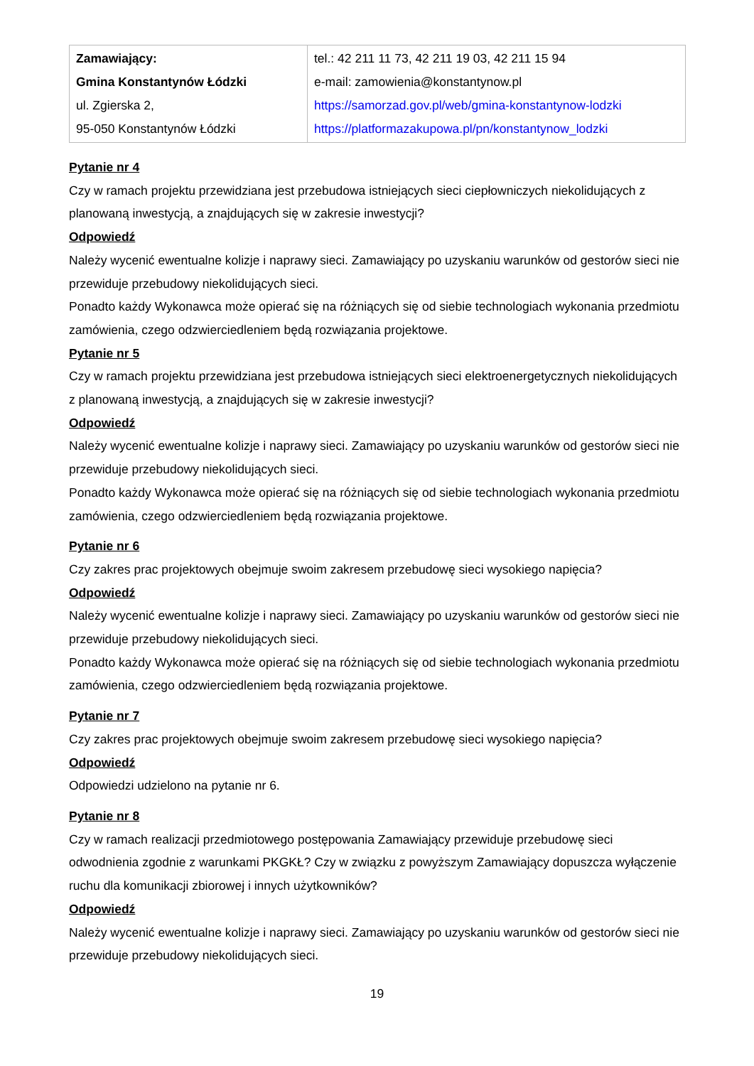| Zamawiający: Gmina Konstantynów Łódzki ul. Zgierska 2, 95-050 Konstantynów Łódzki | tel.: 42 211 11 73, 42 211 19 03, 42 211 15 94 e-mail: zamowienia@konstantynow.pl https://samorzad.gov.pl/web/gmina-konstantynow-lodzki https://platformazakupowa.pl/pn/konstantynow_lodzki |
Pytanie nr 4
Czy w ramach projektu przewidziana jest przebudowa istniejących sieci ciepłowniczych niekolidujących z planowaną inwestycją, a znajdujących się w zakresie inwestycji?
Odpowiedź
Należy wycenić ewentualne kolizje i naprawy sieci. Zamawiający po uzyskaniu warunków od gestorów sieci nie przewiduje przebudowy niekolidujących sieci.
Ponadto każdy Wykonawca może opierać się na różniących się od siebie technologiach wykonania przedmiotu zamówienia, czego odzwierciedleniem będą rozwiązania projektowe.
Pytanie nr 5
Czy w ramach projektu przewidziana jest przebudowa istniejących sieci elektroenergetycznych niekolidujących z planowaną inwestycją, a znajdujących się w zakresie inwestycji?
Odpowiedź
Należy wycenić ewentualne kolizje i naprawy sieci. Zamawiający po uzyskaniu warunków od gestorów sieci nie przewiduje przebudowy niekolidujących sieci.
Ponadto każdy Wykonawca może opierać się na różniących się od siebie technologiach wykonania przedmiotu zamówienia, czego odzwierciedleniem będą rozwiązania projektowe.
Pytanie nr 6
Czy zakres prac projektowych obejmuje swoim zakresem przebudowę sieci wysokiego napięcia?
Odpowiedź
Należy wycenić ewentualne kolizje i naprawy sieci. Zamawiający po uzyskaniu warunków od gestorów sieci nie przewiduje przebudowy niekolidujących sieci.
Ponadto każdy Wykonawca może opierać się na różniących się od siebie technologiach wykonania przedmiotu zamówienia, czego odzwierciedleniem będą rozwiązania projektowe.
Pytanie nr 7
Czy zakres prac projektowych obejmuje swoim zakresem przebudowę sieci wysokiego napięcia?
Odpowiedź
Odpowiedzi udzielono na pytanie nr 6.
Pytanie nr 8
Czy w ramach realizacji przedmiotowego postępowania Zamawiający przewiduje przebudowę sieci odwodnienia zgodnie z warunkami PKGKŁ? Czy w związku z powyższym Zamawiający dopuszcza wyłączenie ruchu dla komunikacji zbiorowej i innych użytkowników?
Odpowiedź
Należy wycenić ewentualne kolizje i naprawy sieci. Zamawiający po uzyskaniu warunków od gestorów sieci nie przewiduje przebudowy niekolidujących sieci.
19